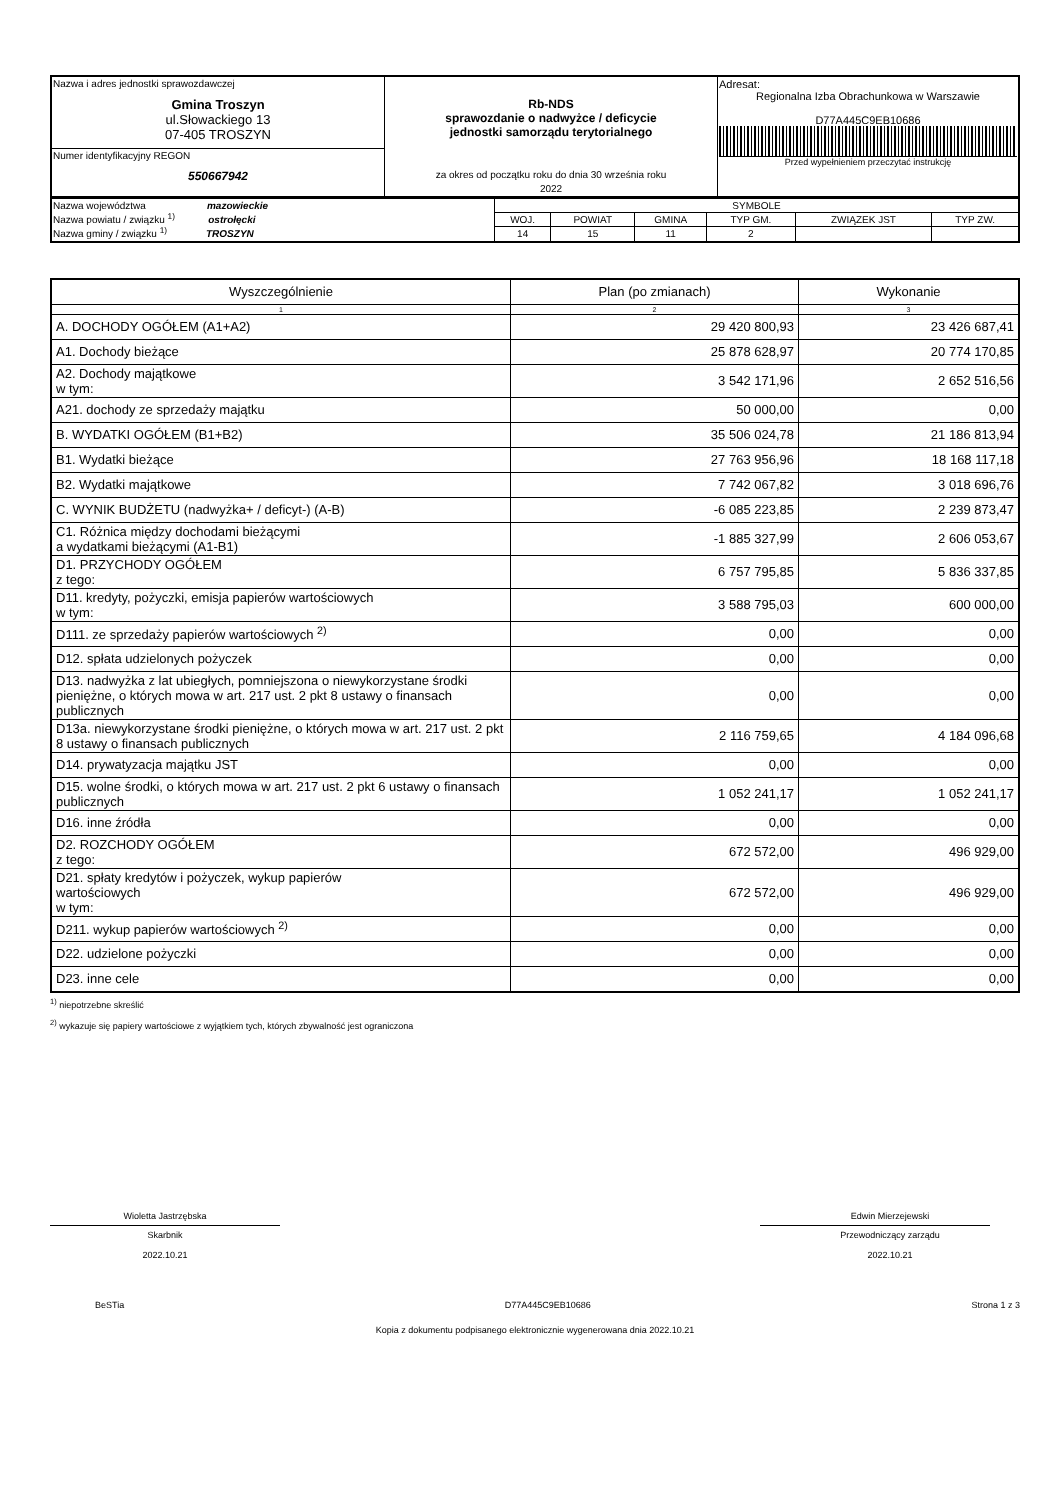| Nazwa i adres jednostki sprawozdawczej Gmina Troszyn ul.Słowackiego 13 07-405 TROSZYN | Rb-NDS sprawozdanie o nadwyżce / deficycie jednostki samorządu terytorialnego za okres od początku roku do dnia 30 września roku 2022 | Adresat: Regionalna Izba Obrachunkowa w Warszawie D77A445C9EB10686 Przed wypełnieniem przeczytać instrukcję |
| Numer identyfikacyjny REGON 550667942 | | |
| Nazwa województwa mazowieckie Nazwa powiatu / związku <sup>1)</sup> ostrołęcki Nazwa gminy / związku <sup>1)</sup> TROSZYN | SYMBOLE | | | | | |
| | WOJ. | POWIAT | GMINA | TYP GM. | ZWIĄZEK JST | TYP ZW. |
| | 14 | 15 | 11 | 2 | | |
| Wyszczególnienie | Plan (po zmianach) | Wykonanie |
| --- | --- | --- |
| 1 | 2 | 3 |
| A. DOCHODY OGÓŁEM (A1+A2) | 29 420 800,93 | 23 426 687,41 |
| A1. Dochody bieżące | 25 878 628,97 | 20 774 170,85 |
| A2. Dochody majątkowe w tym: | 3 542 171,96 | 2 652 516,56 |
| A21. dochody ze sprzedaży majątku | 50 000,00 | 0,00 |
| B. WYDATKI OGÓŁEM (B1+B2) | 35 506 024,78 | 21 186 813,94 |
| B1. Wydatki bieżące | 27 763 956,96 | 18 168 117,18 |
| B2. Wydatki majątkowe | 7 742 067,82 | 3 018 696,76 |
| C. WYNIK BUDŻETU (nadwyżka+ / deficyt-) (A-B) | -6 085 223,85 | 2 239 873,47 |
| C1. Różnica między dochodami bieżącymi a wydatkami bieżącymi (A1-B1) | -1 885 327,99 | 2 606 053,67 |
| D1. PRZYCHODY OGÓŁEM z tego: | 6 757 795,85 | 5 836 337,85 |
| D11. kredyty, pożyczki, emisja papierów wartościowych w tym: | 3 588 795,03 | 600 000,00 |
| D111. ze sprzedaży papierów wartościowych <sup>2)</sup> | 0,00 | 0,00 |
| D12. spłata udzielonych pożyczek | 0,00 | 0,00 |
| D13. nadwyżka z lat ubiegłych, pomniejszona o niewykorzystane środki pieniężne, o których mowa w art. 217 ust. 2 pkt 8 ustawy o finansach publicznych | 0,00 | 0,00 |
| D13a. niewykorzystane środki pieniężne, o których mowa w art. 217 ust. 2 pkt 8 ustawy o finansach publicznych | 2 116 759,65 | 4 184 096,68 |
| D14. prywatyzacja majątku JST | 0,00 | 0,00 |
| D15. wolne środki, o których mowa w art. 217 ust. 2 pkt 6 ustawy o finansach publicznych | 1 052 241,17 | 1 052 241,17 |
| D16. inne źródła | 0,00 | 0,00 |
| D2. ROZCHODY OGÓŁEM z tego: | 672 572,00 | 496 929,00 |
| D21. spłaty kredytów i pożyczek, wykup papierów wartościowych w tym: | 672 572,00 | 496 929,00 |
| D211. wykup papierów wartościowych <sup>2)</sup> | 0,00 | 0,00 |
| D22. udzielone pożyczki | 0,00 | 0,00 |
| D23. inne cele | 0,00 | 0,00 |
<sup>1)</sup> niepotrzebne skreślić
<sup>2)</sup> wykazuje się papiery wartościowe z wyjątkiem tych, których zbywalność jest ograniczona
Wioletta Jastrzębska
Skarbnik
2022.10.21
Edwin Mierzejewski
Przewodniczący zarządu
2022.10.21
BeSTia D77A445C9EB10686 Strona 1 z 3
Kopia z dokumentu podpisanego elektronicznie wygenerowana dnia 2022.10.21